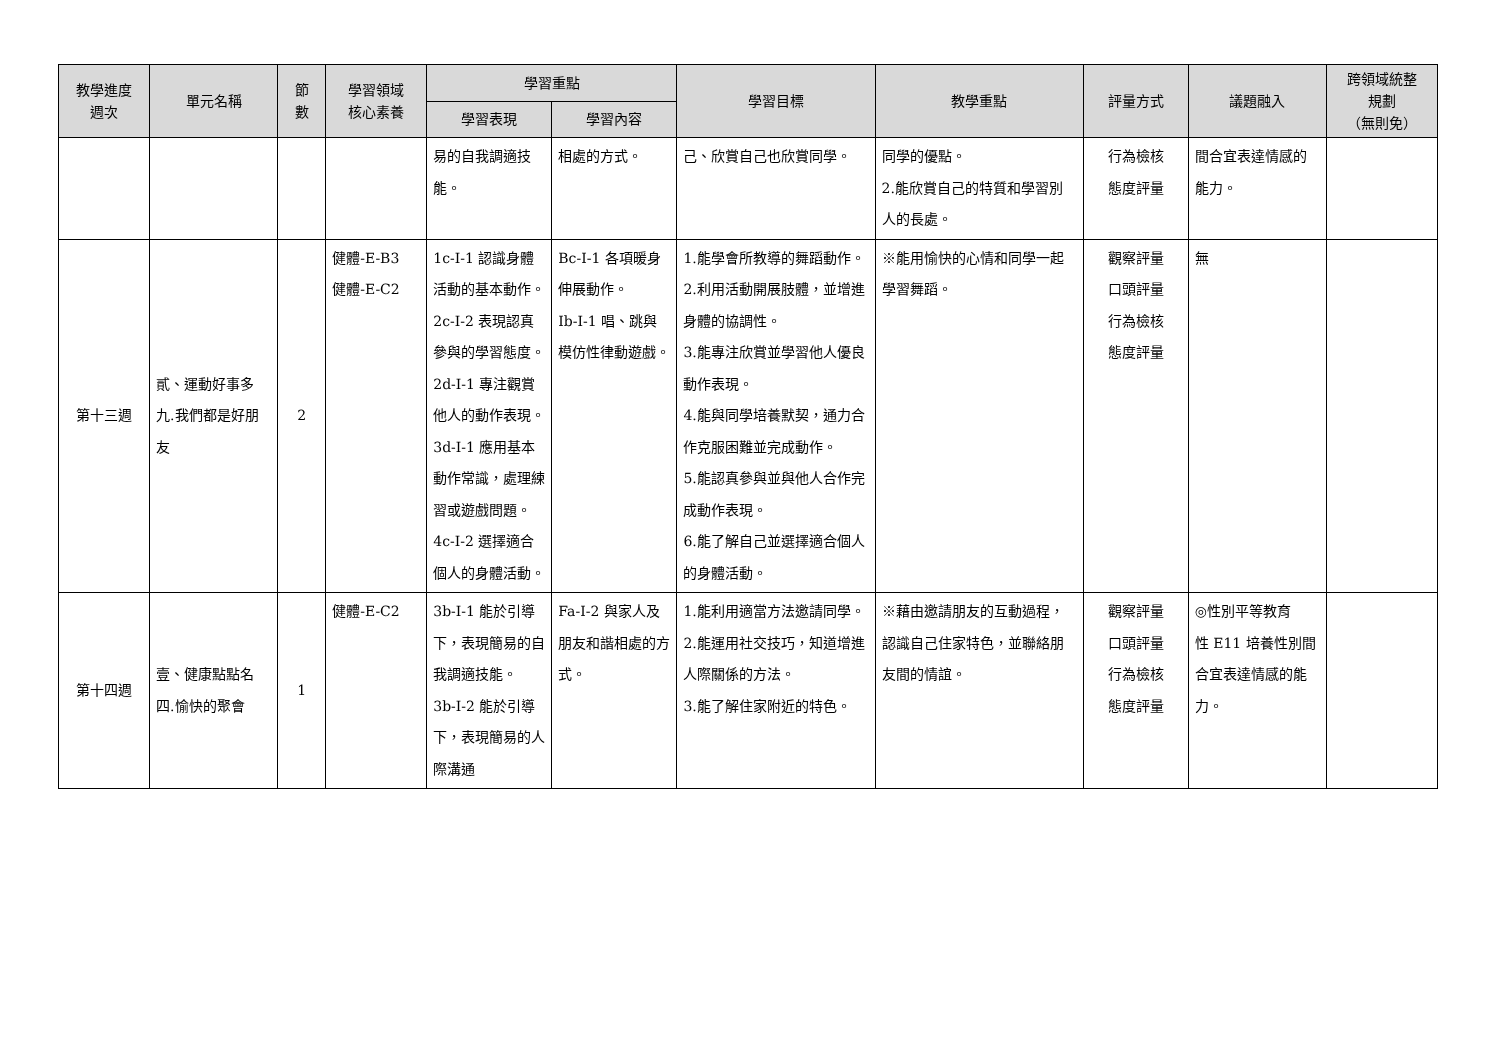| 教學進度 週次 | 單元名稱 | 節 數 | 學習領域 核心素養 | 學習重點 | | 學習目標 | 教學重點 | 評量方式 | 議題融入 | 跨領域統整 規劃 （無則免） |
| --- | --- | --- | --- | --- | --- | --- | --- | --- | --- | --- |
| | | | | 學習表現 | 學習內容 | | | | | |
| | | | | 易的自我調適技能。 | 相處的方式。 | 己、欣賞自己也欣賞同學。 | 同學的優點。 2.能欣賞自己的特質和學習別人的長處。 | 行為檢核 態度評量 | 間合宜表達情感的能力。 | |
| 第十三週 | 貳、運動好事多 九.我們都是好朋友 | 2 | 健體-E-B3 健體-E-C2 | 1c-I-1 認識身體活動的基本動作。 2c-I-2 表現認真參與的學習態度。 2d-I-1 專注觀賞他人的動作表現。 3d-I-1 應用基本動作常識，處理練習或遊戲問題。 4c-I-2 選擇適合個人的身體活動。 | Bc-I-1 各項暖身伸展動作。 Ib-I-1 唱、跳與模仿性律動遊戲。 | 1.能學會所教導的舞蹈動作。 2.利用活動開展肢體，並增進身體的協調性。 3.能專注欣賞並學習他人優良動作表現。 4.能與同學培養默契，通力合作克服困難並完成動作。 5.能認真參與並與他人合作完成動作表現。 6.能了解自己並選擇適合個人的身體活動。 | ※能用愉快的心情和同學一起學習舞蹈。 | 觀察評量 口頭評量 行為檢核 態度評量 | 無 | |
| 第十四週 | 壹、健康點點名 四.愉快的聚會 | 1 | 健體-E-C2 | 3b-I-1 能於引導下，表現簡易的自我調適技能。 3b-I-2 能於引導下，表現簡易的人際溝通 | Fa-I-2 與家人及朋友和諧相處的方式。 | 1.能利用適當方法邀請同學。 2.能運用社交技巧，知道增進人際關係的方法。 3.能了解住家附近的特色。 | ※藉由邀請朋友的互動過程，認識自己住家特色，並聯絡朋友間的情誼。 | 觀察評量 口頭評量 行為檢核 態度評量 | ◎性別平等教育 性 E11 培養性別間合宜表達情感的能力。 | |